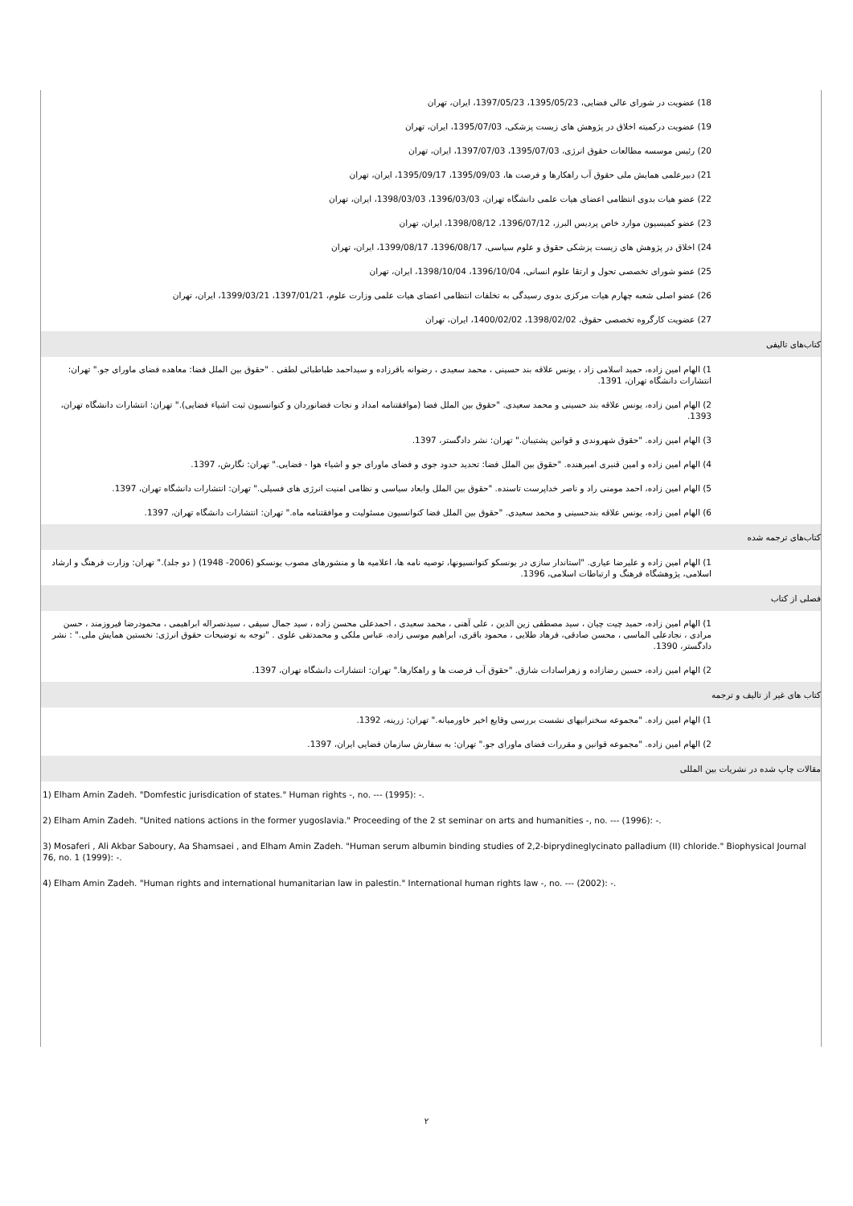18) عضویت در شورای عالی فضایی، 1395/05/23، 1397/05/23، ایران، تهران
19) عضویت درکمیته اخلاق در پژوهش های زیست پزشکی، 1395/07/03، ایران، تهران
20) رئیس موسسه مطالعات حقوق انرژی، 1395/07/03، 1397/07/03، ایران، تهران
21) دبیرعلمی همایش ملی حقوق آب راهکارها و فرصت ها، 1395/09/03، 1395/09/17، ایران، تهران
22) عضو هیات بدوی انتظامی اعضای هیات علمی دانشگاه تهران، 1396/03/03، 1398/03/03، ایران، تهران
23) عضو کمیسیون موارد خاص پردیس البرز، 1396/07/12، 1398/08/12، ایران، تهران
24) اخلاق در پژوهش های زیست پزشکی حقوق و علوم سیاسی، 1396/08/17، 1399/08/17، ایران، تهران
25) عضو شورای تخصصی تحول و ارتقا علوم انسانی، 1396/10/04، 1398/10/04، ایران، تهران
26) عضو اصلی شعبه چهارم هیات مرکزی بدوی رسیدگی به تخلفات انتظامی اعضای هیات علمی وزارت علوم، 1397/01/21، 1399/03/21، ایران، تهران
27) عضویت کارگروه تخصصی حقوق، 1398/02/02، 1400/02/02، ایران، تهران
کتاب‌های تالیفی
1) الهام امین زاده، حمید اسلامی زاد ، یونس علاقه بند حسینی ، محمد سعیدی ، رضوانه باقرزاده و سیداحمد طباطبائی لطفی . "حقوق بین الملل فضا: معاهده فضای ماورای جو." تهران: انتشارات دانشگاه تهران، 1391.
2) الهام امین زاده، یونس علاقه بند حسینی و محمد سعیدی. "حقوق بین الملل فضا (موافقتنامه امداد و نجات فضانوردان و کنوانسیون ثبت اشیاء فضایی)." تهران: انتشارات دانشگاه تهران، 1393.
3) الهام امین زاده. "حقوق شهروندی و قوانین پشتیبان." تهران: نشر دادگستر، 1397.
4) الهام امین زاده و امین قنبری امیرهنده. "حقوق بین الملل فضا: تحدید حدود جوی و فضای ماورای جو و اشیاء هوا - فضایی." تهران: نگارش، 1397.
5) الهام امین زاده، احمد مومنی راد و ناصر خداپرست تاسنده. "حقوق بین الملل وابعاد سیاسی و نظامی امنیت انرژی های فسیلی." تهران: انتشارات دانشگاه تهران، 1397.
6) الهام امین زاده، یونس علاقه بندحسینی و محمد سعیدی. "حقوق بین الملل فضا کنوانسیون مسئولیت و موافقتنامه ماه." تهران: انتشارات دانشگاه تهران، 1397.
کتاب‌های ترجمه شده
1) الهام امین زاده و علیرضا عیاری. "استاندار سازی در یونسکو کنوانسیونها، توصیه نامه ها، اعلامیه ها و منشورهای مصوب یونسکو (2006- 1948) ( دو جلد)." تهران: وزارت فرهنگ و ارشاد اسلامی، پژوهشگاه فرهنگ و ارتباطات اسلامی، 1396.
فصلی از کتاب
1) الهام امین زاده، حمید چیت چیان ، سید مصطفی زین الدین ، علی آهنی ، محمد سعیدی ، احمدعلی محسن زاده ، سید جمال سیفی ، سیدنصراله ابراهیمی ، محمودرضا فیروزمند ، حسن مرادی ، نجادعلی الماسی ، محسن صادقی، فرهاد طلایی ، محمود باقری، ابراهیم موسی زاده، عباس ملکی و محمدتقی علوی . "توجه به توضیحات حقوق انرژی: نخستین همایش ملی." : نشر دادگستر، 1390.
2) الهام امین زاده، حسین رضازاده و زهراسادات شارق. "حقوق آب فرصت ها و راهکارها." تهران: انتشارات دانشگاه تهران، 1397.
کتاب های غیر از تالیف و ترجمه
1) الهام امین زاده. "مجموعه سخنرانیهای نشست بررسی وقایع اخیر خاورمیانه." تهران: زرینه، 1392.
2) الهام امین زاده. "مجموعه قوانین و مقررات فضای ماورای جو." تهران: به سفارش سازمان فضایی ایران، 1397.
مقالات چاپ شده در نشریات بین المللی
1) Elham Amin Zadeh. "Domfestic jurisdication of states." Human rights -, no. --- (1995): -.
2) Elham Amin Zadeh. "United nations actions in the former yugoslavia." Proceeding of the 2 st seminar on arts and humanities -, no. --- (1996): -.
3) Mosaferi , Ali Akbar Saboury, Aa Shamsaei , and Elham Amin Zadeh. "Human serum albumin binding studies of 2,2-biprydineglycinato palladium (II) chloride." Biophysical Journal 76, no. 1 (1999): -.
4) Elham Amin Zadeh. "Human rights and international humanitarian law in palestin." International human rights law -, no. --- (2002): -.
۲